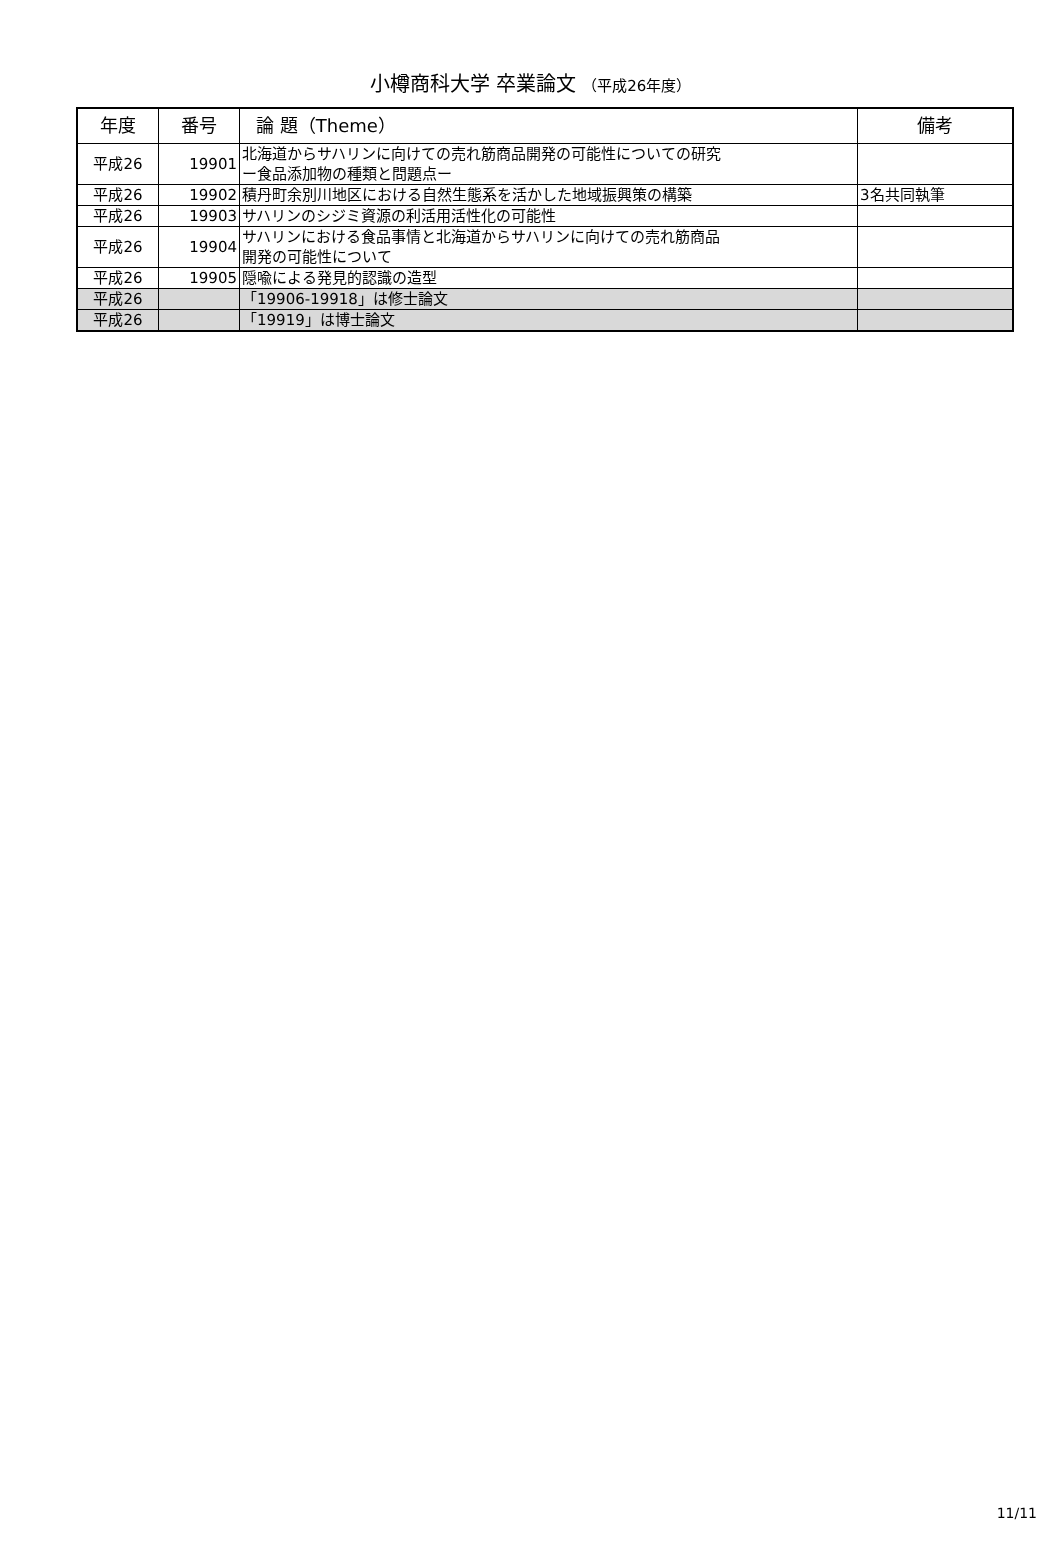小樽商科大学 卒業論文 （平成26年度）
| 年度 | 番号 | 論 題（Theme） | 備考 |
| --- | --- | --- | --- |
| 平成26 | 19901 | 北海道からサハリンに向けての売れ筋商品開発の可能性についての研究 ー食品添加物の種類と問題点ー | |
| 平成26 | 19902 | 積丹町余別川地区における自然生態系を活かした地域振興策の構築 | 3名共同執筆 |
| 平成26 | 19903 | サハリンのシジミ資源の利活用活性化の可能性 | |
| 平成26 | 19904 | サハリンにおける食品事情と北海道からサハリンに向けての売れ筋商品 開発の可能性について | |
| 平成26 | 19905 | 隠喩による発見的認識の造型 | |
| 平成26 | | 「19906-19918」は修士論文 | |
| 平成26 | | 「19919」は博士論文 | |
11/11